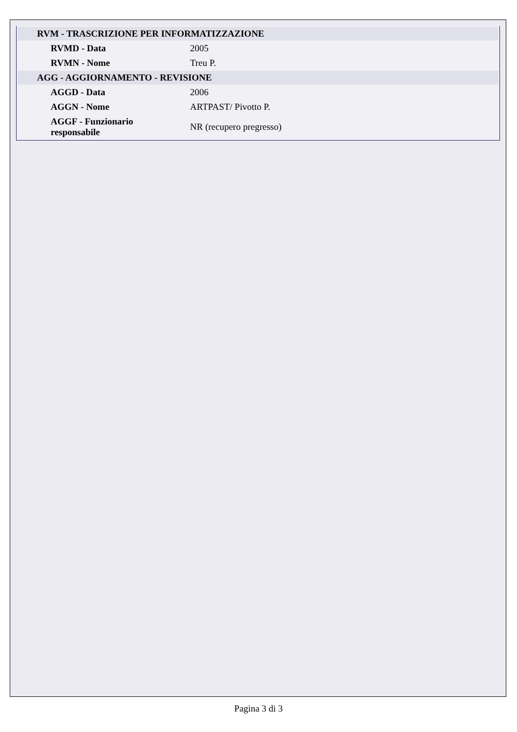| RVM - TRASCRIZIONE PER INFORMATIZZAZIONE | |
| RVMD - Data | 2005 |
| RVMN - Nome | Treu P. |
| AGG - AGGIORNAMENTO - REVISIONE | |
| AGGD - Data | 2006 |
| AGGN - Nome | ARTPAST/ Pivotto P. |
| AGGF - Funzionario responsabile | NR (recupero pregresso) |
Pagina 3 di 3